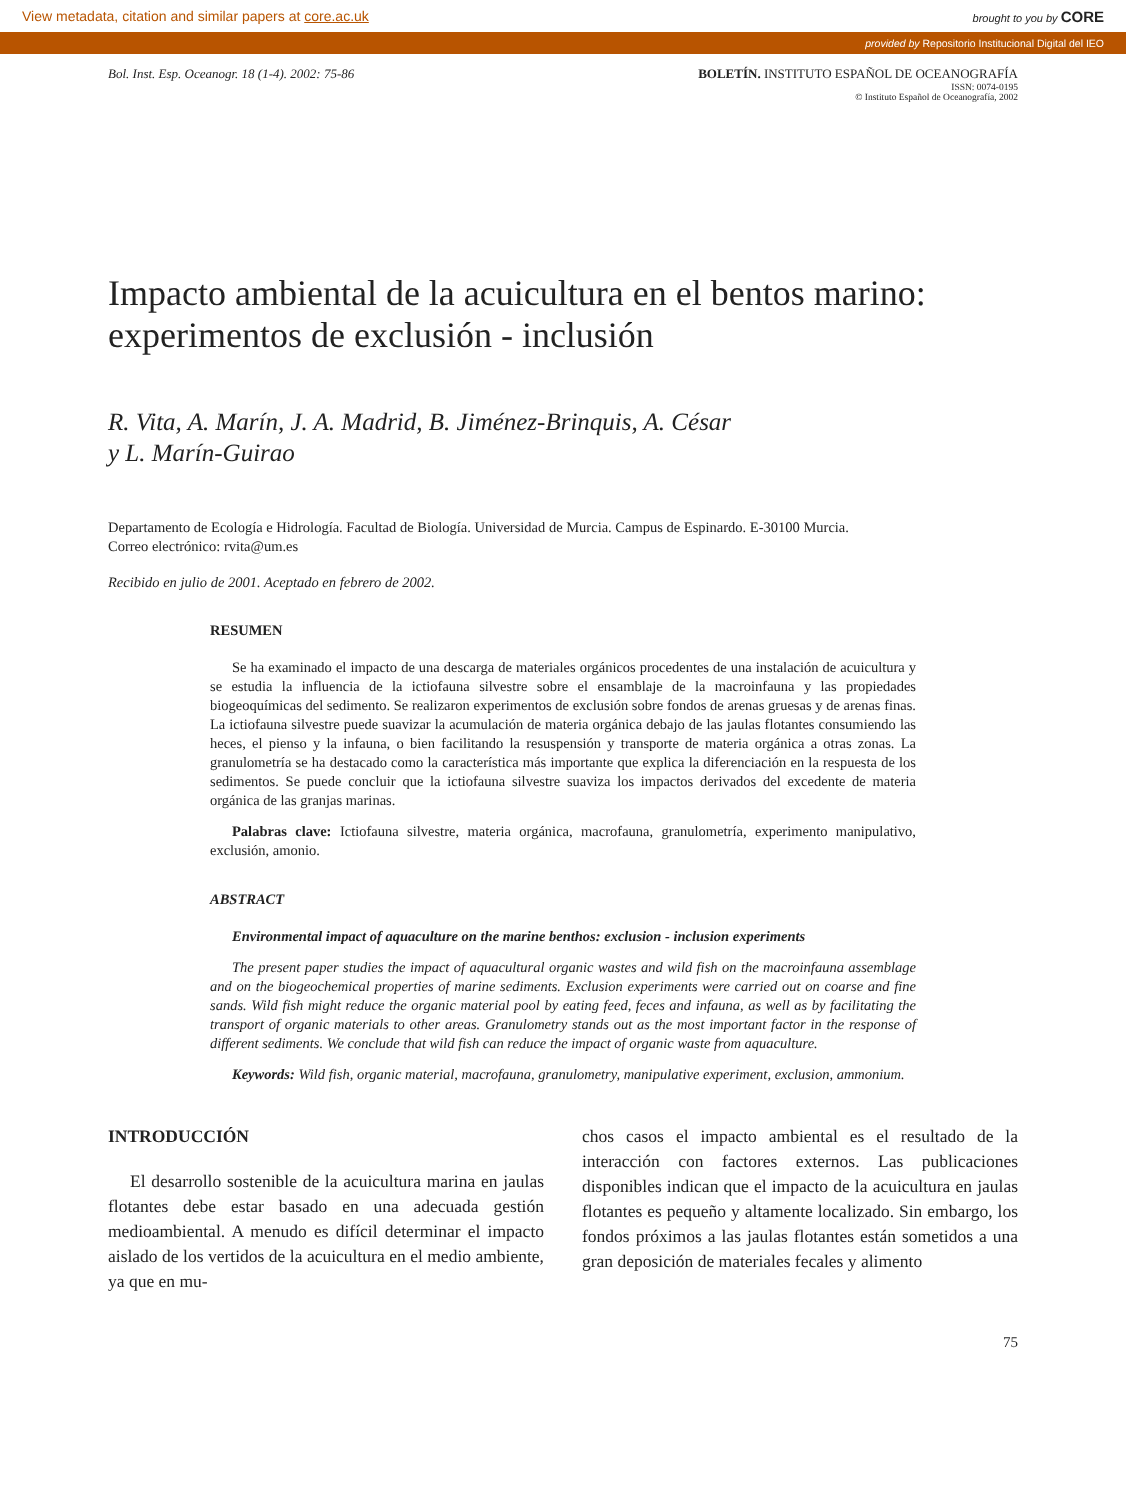View metadata, citation and similar papers at core.ac.uk brought to you by CORE
provided by Repositorio Institucional Digital del IEO
Bol. Inst. Esp. Oceanogr. 18 (1-4). 2002: 75-86
BOLETÍN. INSTITUTO ESPAÑOL DE OCEANOGRAFÍA
ISSN: 0074-0195
© Instituto Español de Oceanografía, 2002
Impacto ambiental de la acuicultura en el bentos marino: experimentos de exclusión - inclusión
R. Vita, A. Marín, J. A. Madrid, B. Jiménez-Brinquis, A. César
y L. Marín-Guirao
Departamento de Ecología e Hidrología. Facultad de Biología. Universidad de Murcia. Campus de Espinardo. E-30100 Murcia.
Correo electrónico: rvita@um.es
Recibido en julio de 2001. Aceptado en febrero de 2002.
RESUMEN
Se ha examinado el impacto de una descarga de materiales orgánicos procedentes de una instalación de acuicultura y se estudia la influencia de la ictiofauna silvestre sobre el ensamblaje de la macroinfauna y las propiedades biogeoquímicas del sedimento. Se realizaron experimentos de exclusión sobre fondos de arenas gruesas y de arenas finas. La ictiofauna silvestre puede suavizar la acumulación de materia orgánica debajo de las jaulas flotantes consumiendo las heces, el pienso y la infauna, o bien facilitando la resuspensión y transporte de materia orgánica a otras zonas. La granulometría se ha destacado como la característica más importante que explica la diferenciación en la respuesta de los sedimentos. Se puede concluir que la ictiofauna silvestre suaviza los impactos derivados del excedente de materia orgánica de las granjas marinas.
Palabras clave: Ictiofauna silvestre, materia orgánica, macrofauna, granulometría, experimento manipulativo, exclusión, amonio.
ABSTRACT
Environmental impact of aquaculture on the marine benthos: exclusion - inclusion experiments
The present paper studies the impact of aquacultural organic wastes and wild fish on the macroinfauna assemblage and on the biogeochemical properties of marine sediments. Exclusion experiments were carried out on coarse and fine sands. Wild fish might reduce the organic material pool by eating feed, feces and infauna, as well as by facilitating the transport of organic materials to other areas. Granulometry stands out as the most important factor in the response of different sediments. We conclude that wild fish can reduce the impact of organic waste from aquaculture.
Keywords: Wild fish, organic material, macrofauna, granulometry, manipulative experiment, exclusion, ammonium.
INTRODUCCIÓN
El desarrollo sostenible de la acuicultura marina en jaulas flotantes debe estar basado en una adecuada gestión medioambiental. A menudo es difícil determinar el impacto aislado de los vertidos de la acuicultura en el medio ambiente, ya que en mu-
chos casos el impacto ambiental es el resultado de la interacción con factores externos. Las publicaciones disponibles indican que el impacto de la acuicultura en jaulas flotantes es pequeño y altamente localizado. Sin embargo, los fondos próximos a las jaulas flotantes están sometidos a una gran deposición de materiales fecales y alimento
75